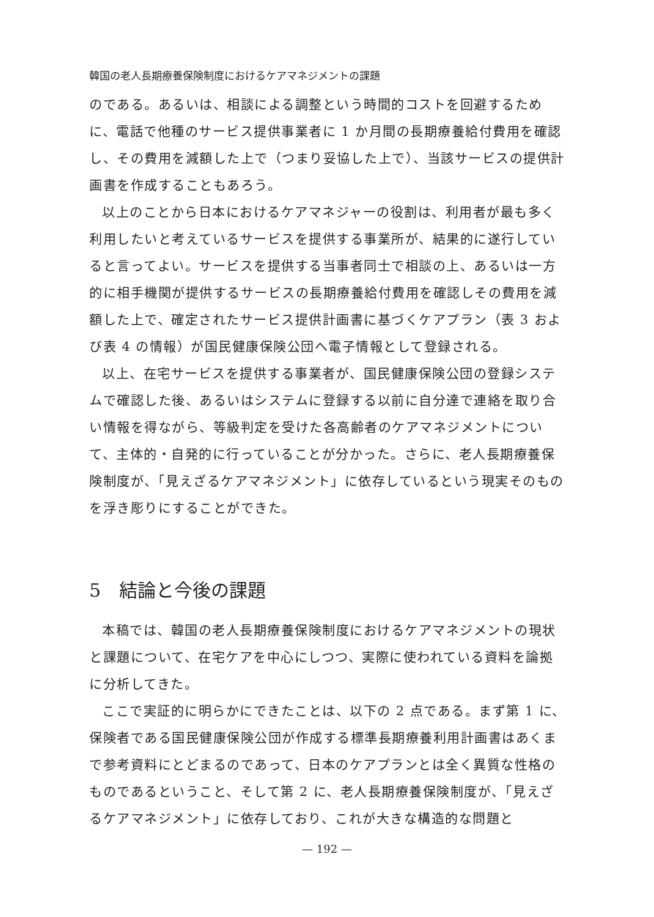韓国の老人長期療養保険制度におけるケアマネジメントの課題
のである。あるいは、相談による調整という時間的コストを回避するために、電話で他種のサービス提供事業者に 1 か月間の長期療養給付費用を確認し、その費用を減額した上で（つまり妥協した上で）、当該サービスの提供計画書を作成することもあろう。
以上のことから日本におけるケアマネジャーの役割は、利用者が最も多く利用したいと考えているサービスを提供する事業所が、結果的に遂行していると言ってよい。サービスを提供する当事者同士で相談の上、あるいは一方的に相手機関が提供するサービスの長期療養給付費用を確認しその費用を減額した上で、確定されたサービス提供計画書に基づくケアプラン（表 3 および表 4 の情報）が国民健康保険公団へ電子情報として登録される。
以上、在宅サービスを提供する事業者が、国民健康保険公団の登録システムで確認した後、あるいはシステムに登録する以前に自分達で連絡を取り合い情報を得ながら、等級判定を受けた各高齢者のケアマネジメントについて、主体的・自発的に行っていることが分かった。さらに、老人長期療養保険制度が、「見えざるケアマネジメント」に依存しているという現実そのものを浮き彫りにすることができた。
5　結論と今後の課題
本稿では、韓国の老人長期療養保険制度におけるケアマネジメントの現状と課題について、在宅ケアを中心にしつつ、実際に使われている資料を論拠に分析してきた。
ここで実証的に明らかにできたことは、以下の 2 点である。まず第 1 に、保険者である国民健康保険公団が作成する標準長期療養利用計画書はあくまで参考資料にとどまるのであって、日本のケアプランとは全く異質な性格のものであるということ、そして第 2 に、老人長期療養保険制度が、「見えざるケアマネジメント」に依存しており、これが大きな構造的な問題と
— 192 —